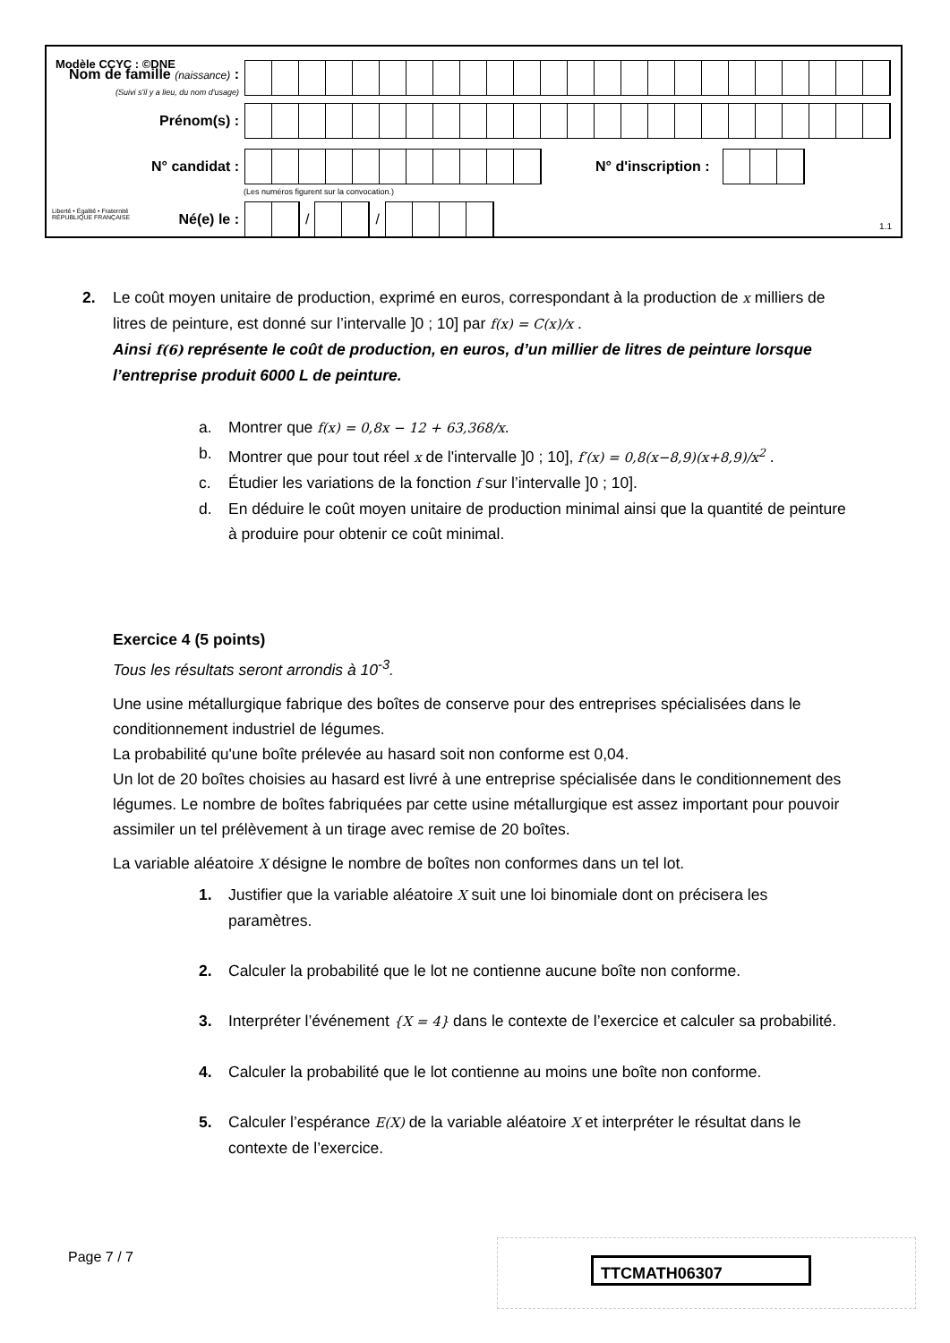Modèle CCYC : ©DNE
Nom de famille (naissance) :
(Suivi s'il y a lieu, du nom d'usage)
Prénom(s) :
N° candidat : N° d'inscription :
(Les numéros figurent sur la convocation.)
Liberté • Égalité • Fraternité
RÉPUBLIQUE FRANÇAISE
Né(e) le : / /
1.1
2. Le coût moyen unitaire de production, exprimé en euros, correspondant à la production de x milliers de litres de peinture, est donné sur l’intervalle ]0 ; 10] par f(x) = C(x)/x .
Ainsi f(6) représente le coût de production, en euros, d’un millier de litres de peinture lorsque l’entreprise produit 6000 L de peinture.
a. Montrer que f(x) = 0,8x − 12 + 63,368/x.
b. Montrer que pour tout réel x de l'intervalle ]0 ; 10], f′(x) = 0,8(x−8,9)(x+8,9)/x<sup>2</sup> .
c. Étudier les variations de la fonction f sur l’intervalle ]0 ; 10].
d. En déduire le coût moyen unitaire de production minimal ainsi que la quantité de peinture à produire pour obtenir ce coût minimal.
Exercice 4 (5 points)
Tous les résultats seront arrondis à 10<sup>-3</sup>.
Une usine métallurgique fabrique des boîtes de conserve pour des entreprises spécialisées dans le conditionnement industriel de légumes.
La probabilité qu'une boîte prélevée au hasard soit non conforme est 0,04.
Un lot de 20 boîtes choisies au hasard est livré à une entreprise spécialisée dans le conditionnement des légumes. Le nombre de boîtes fabriquées par cette usine métallurgique est assez important pour pouvoir assimiler un tel prélèvement à un tirage avec remise de 20 boîtes.
La variable aléatoire X désigne le nombre de boîtes non conformes dans un tel lot.
1. Justifier que la variable aléatoire X suit une loi binomiale dont on précisera les paramètres.
2. Calculer la probabilité que le lot ne contienne aucune boîte non conforme.
3. Interpréter l’événement {X = 4} dans le contexte de l’exercice et calculer sa probabilité.
4. Calculer la probabilité que le lot contienne au moins une boîte non conforme.
5. Calculer l’espérance E(X) de la variable aléatoire X et interpréter le résultat dans le contexte de l’exercice.
Page 7 / 7 TTCMATH06307